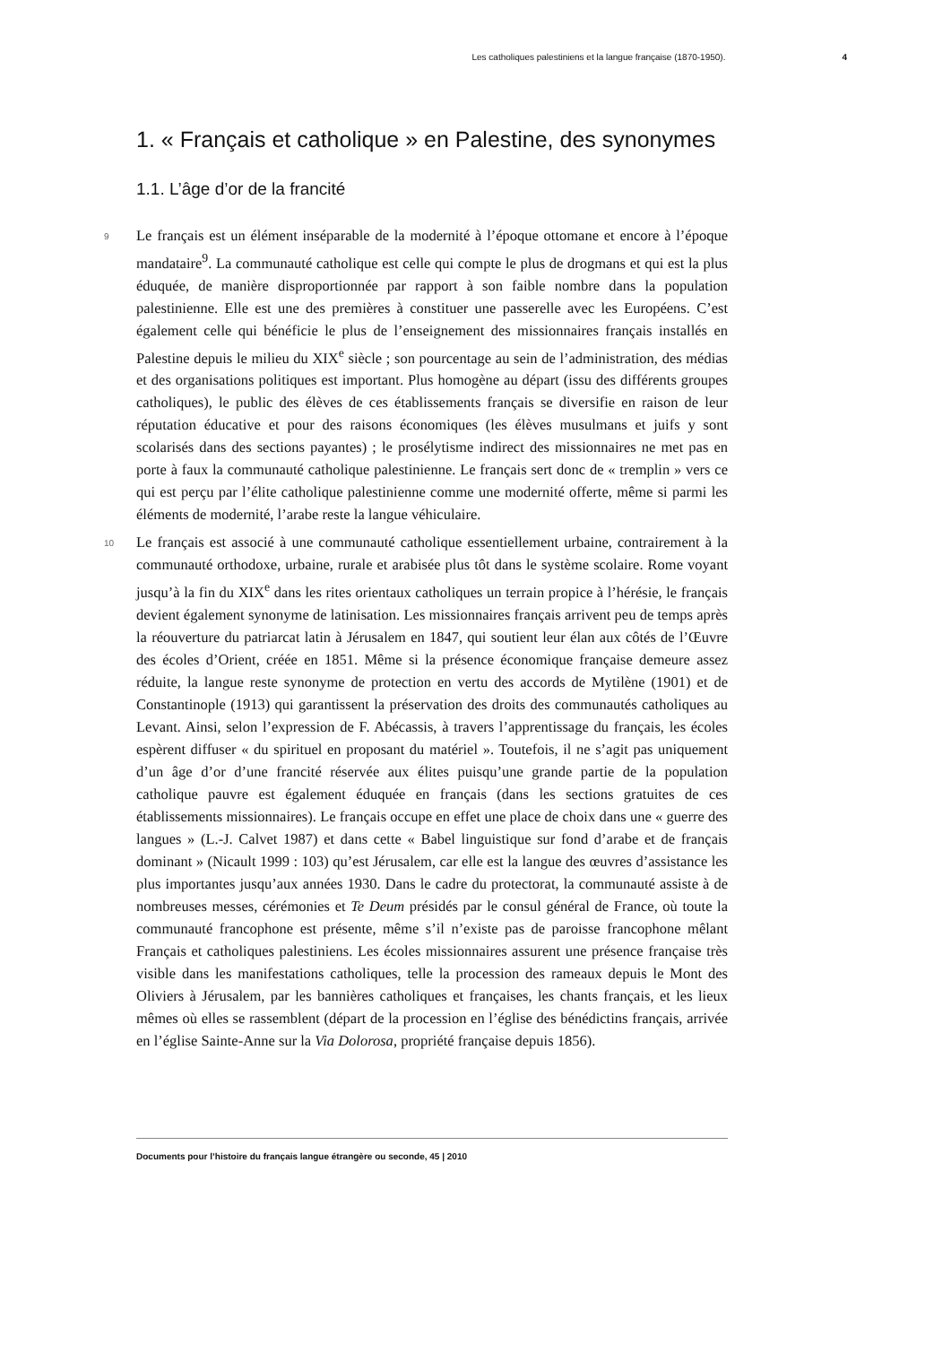Les catholiques palestiniens et la langue française (1870-1950). 4
1. « Français et catholique » en Palestine, des synonymes
1.1. L’âge d’or de la francité
9
Le français est un élément inséparable de la modernité à l’époque ottomane et encore à l’époque mandataire<sup>9</sup>. La communauté catholique est celle qui compte le plus de drogmans et qui est la plus éduquée, de manière disproportionnée par rapport à son faible nombre dans la population palestinienne. Elle est une des premières à constituer une passerelle avec les Européens. C’est également celle qui bénéficie le plus de l’enseignement des missionnaires français installés en Palestine depuis le milieu du XIX<sup>e</sup> siècle ; son pourcentage au sein de l’administration, des médias et des organisations politiques est important. Plus homogène au départ (issu des différents groupes catholiques), le public des élèves de ces établissements français se diversifie en raison de leur réputation éducative et pour des raisons économiques (les élèves musulmans et juifs y sont scolarisés dans des sections payantes) ; le prosélytisme indirect des missionnaires ne met pas en porte à faux la communauté catholique palestinienne. Le français sert donc de « tremplin » vers ce qui est perçu par l’élite catholique palestinienne comme une modernité offerte, même si parmi les éléments de modernité, l’arabe reste la langue véhiculaire.
10
Le français est associé à une communauté catholique essentiellement urbaine, contrairement à la communauté orthodoxe, urbaine, rurale et arabisée plus tôt dans le système scolaire. Rome voyant jusqu’à la fin du XIX<sup>e</sup> dans les rites orientaux catholiques un terrain propice à l’hérésie, le français devient également synonyme de latinisation. Les missionnaires français arrivent peu de temps après la réouverture du patriarcat latin à Jérusalem en 1847, qui soutient leur élan aux côtés de l’Œuvre des écoles d’Orient, créée en 1851. Même si la présence économique française demeure assez réduite, la langue reste synonyme de protection en vertu des accords de Mytilène (1901) et de Constantinople (1913) qui garantissent la préservation des droits des communautés catholiques au Levant. Ainsi, selon l’expression de F. Abécassis, à travers l’apprentissage du français, les écoles espèrent diffuser « du spirituel en proposant du matériel ». Toutefois, il ne s’agit pas uniquement d’un âge d’or d’une francité réservée aux élites puisqu’une grande partie de la population catholique pauvre est également éduquée en français (dans les sections gratuites de ces établissements missionnaires). Le français occupe en effet une place de choix dans une « guerre des langues » (L.-J. Calvet 1987) et dans cette « Babel linguistique sur fond d’arabe et de français dominant » (Nicault 1999 : 103) qu’est Jérusalem, car elle est la langue des œuvres d’assistance les plus importantes jusqu’aux années 1930. Dans le cadre du protectorat, la communauté assiste à de nombreuses messes, cérémonies et Te Deum présidés par le consul général de France, où toute la communauté francophone est présente, même s’il n’existe pas de paroisse francophone mêlant Français et catholiques palestiniens. Les écoles missionnaires assurent une présence française très visible dans les manifestations catholiques, telle la procession des rameaux depuis le Mont des Oliviers à Jérusalem, par les bannières catholiques et françaises, les chants français, et les lieux mêmes où elles se rassemblent (départ de la procession en l’église des bénédictins français, arrivée en l’église Sainte-Anne sur la Via Dolorosa, propriété française depuis 1856).
Documents pour l’histoire du français langue étrangère ou seconde, 45 | 2010